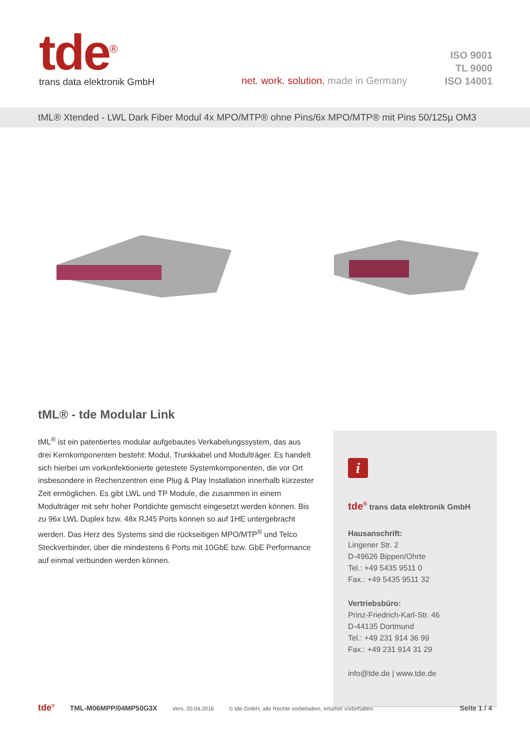tde<sup>®</sup>
trans data elektronik GmbH
net. work. solution. made in Germany
ISO 9001
TL 9000
ISO 14001
tML® Xtended - LWL Dark Fiber Modul 4x MPO/MTP® ohne Pins/6x MPO/MTP® mit Pins 50/125µ OM3
tML® - tde Modular Link
tML<sup>®</sup> ist ein patentiertes modular aufgebautes Verkabelungssystem, das aus drei Kernkomponenten besteht: Modul, Trunkkabel und Modulträger. Es handelt sich hierbei um vorkonfektionierte getestete Systemkomponenten, die vor Ort insbesondere in Rechenzentren eine Plug & Play Installation innerhalb kürzester Zeit ermöglichen. Es gibt LWL und TP Module, die zusammen in einem Modulträger mit sehr hoher Portdichte gemischt eingesetzt werden können. Bis zu 96x LWL Duplex bzw. 48x RJ45 Ports können so auf 1HE untergebracht werden. Das Herz des Systems sind die rückseitigen MPO/MTP<sup>®</sup> und Telco Steckverbinder, über die mindestens 6 Ports mit 10GbE bzw. GbE Performance auf einmal verbunden werden können.
i
tde<sup>®</sup> trans data elektronik GmbH
Hausanschrift:
Lingener Str. 2
D-49626 Bippen/Ohrte
Tel.: +49 5435 9511 0
Fax.: +49 5435 9511 32
Vertriebsbüro:
Prinz-Friedrich-Karl-Str. 46
D-44135 Dortmund
Tel.: +49 231 914 36 99
Fax.: +49 231 914 31 29
info@tde.de | www.tde.de
tde<sup>®</sup> TML-M06MPP/04MP50G3X Vers. 20.04.2016 © tde GmbH, alle Rechte vorbehalten, Irrtümer vorbehalten. Seite 1 / 4